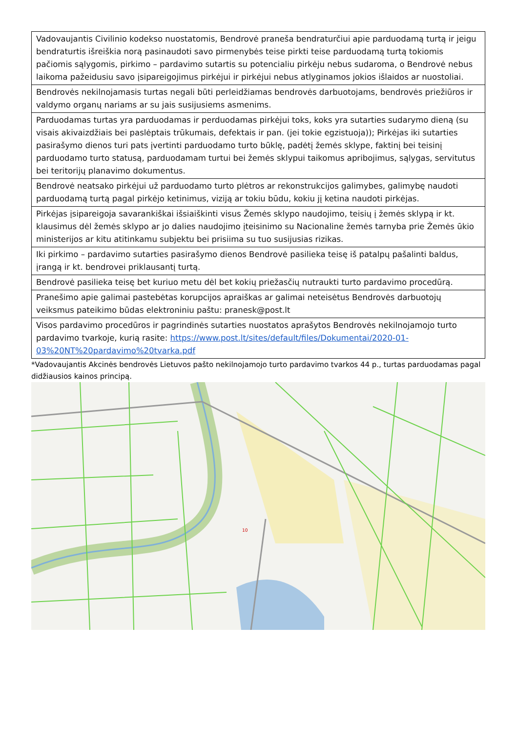| Vadovaujantis Civilinio kodekso nuostatomis, Bendrovė praneša bendraturčiui apie parduodamą turtą ir jeigu bendraturtis išreiškia norą pasinaudoti savo pirmenybės teise pirkti teise parduodamą turtą tokiomis pačiomis sąlygomis, pirkimo – pardavimo sutartis su potencialiu pirkėju nebus sudaroma, o Bendrovė nebus laikoma pažeidusiu savo įsipareigojimus pirkėjui ir pirkėjui nebus atlyginamos jokios išlaidos ar nuostoliai. |
| Bendrovės nekilnojamasis turtas negali būti perleidžiamas bendrovės darbuotojams, bendrovės priežiūros ir valdymo organų nariams ar su jais susijusiems asmenims. |
| Parduodamas turtas yra parduodamas ir perduodamas pirkėjui toks, koks yra sutarties sudarymo dieną (su visais akivaizdžiais bei paslėptais trūkumais, defektais ir pan. (jei tokie egzistuoja)); Pirkėjas iki sutarties pasirašymo dienos turi pats įvertinti parduodamo turto būklę, padėtį žemės sklype, faktinį bei teisinį parduodamo turto statusą, parduodamam turtui bei žemės sklypui taikomus apribojimus, sąlygas, servitutus bei teritorijų planavimo dokumentus. |
| Bendrovė neatsako pirkėjui už parduodamo turto plėtros ar rekonstrukcijos galimybes, galimybę naudoti parduodamą turtą pagal pirkėjo ketinimus, viziją ar tokiu būdu, kokiu jį ketina naudoti pirkėjas. |
| Pirkėjas įsipareigoja savarankiškai išsiaiškinti visus Žemės sklypo naudojimo, teisių į žemės sklypą ir kt. klausimus dėl žemės sklypo ar jo dalies naudojimo įteisinimo su Nacionaline žemės tarnyba prie Žemės ūkio ministerijos ar kitu atitinkamu subjektu bei prisiima su tuo susijusias rizikas. |
| Iki pirkimo – pardavimo sutarties pasirašymo dienos Bendrovė pasilieka teisę iš patalpų pašalinti baldus, įrangą ir kt. bendrovei priklausantį turtą. |
| Bendrovė pasilieka teisę bet kuriuo metu dėl bet kokių priežasčių nutraukti turto pardavimo procedūrą. |
| Pranešimo apie galimai pastebėtas korupcijos apraiškas ar galimai neteisėtus Bendrovės darbuotojų veiksmus pateikimo būdas elektroniniu paštu: pranesk@post.lt |
| Visos pardavimo procedūros ir pagrindinės sutarties nuostatos aprašytos Bendrovės nekilnojamojo turto pardavimo tvarkoje, kurią rasite: https://www.post.lt/sites/default/files/Dokumentai/2020-01-03%20NT%20pardavimo%20tvarka.pdf |
*Vadovaujantis Akcinės bendrovės Lietuvos pašto nekilnojamojo turto pardavimo tvarkos 44 p., turtas parduodamas pagal didžiausios kainos principą.
10